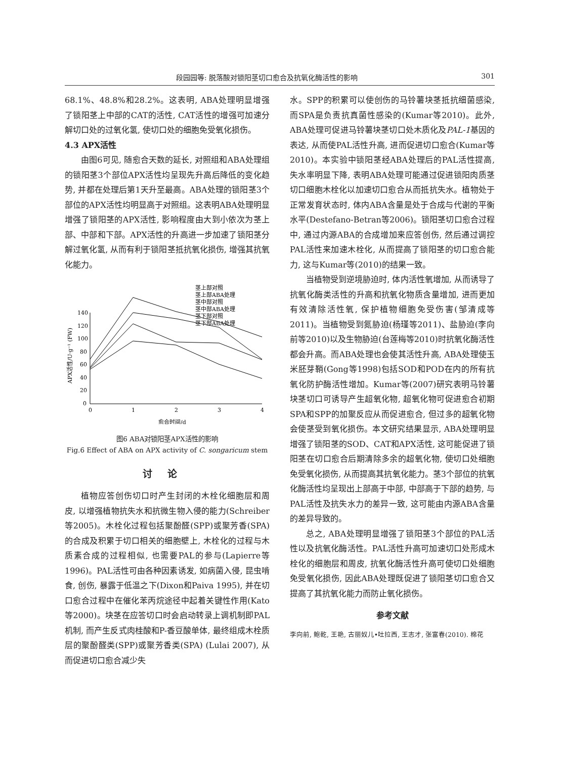段园园等: 脱落酸对锁阳茎切口愈合及抗氧化酶活性的影响 301
68.1%、48.8%和28.2%。这表明, ABA处理明显增强了锁阳茎上中部的CAT的活性, CAT活性的增强可加速分解切口处的过氧化氢, 使切口处的细胞免受氧化损伤。
4.3 APX活性
由图6可见, 随愈合天数的延长, 对照组和ABA处理组的锁阳茎3个部位APX活性均呈现先升高后降低的变化趋势, 并都在处理后第1天升至最高。ABA处理的锁阳茎3个部位的APX活性均明显高于对照组。这表明ABA处理明显增强了锁阳茎的APX活性, 影响程度由大到小依次为茎上部、中部和下部。APX活性的升高进一步加速了锁阳茎分解过氧化氢, 从而有利于锁阳茎抵抗氧化损伤, 增强其抗氧化能力。
APX活性/U·g⁻¹ (FW)
140
120
100
80
60
40
20
0
0
1
2
3
4
愈合时间/d
茎上部对照
茎上部ABA处理
茎中部对照
茎中部ABA处理
茎下部对照
茎下部ABA处理
图6 ABA对锁阳茎APX活性的影响
Fig.6 Effect of ABA on APX activity of C. songaricum stem
讨论
植物应答创伤切口时产生封闭的木栓化细胞层和周皮, 以增强植物抗失水和抗微生物入侵的能力(Schreiber等2005)。木栓化过程包括聚酚醛(SPP)或聚芳香(SPA)的合成及积累于切口相关的细胞壁上, 木栓化的过程与木质素合成的过程相似, 也需要PAL的参与(Lapierre等1996)。PAL活性可由各种因素诱发, 如病菌入侵, 昆虫啃食, 创伤, 暴露于低温之下(Dixon和Paiva 1995), 并在切口愈合过程中在催化苯丙烷途径中起着关键性作用(Kato等2000)。块茎在应答切口时会启动转录上调机制即PAL机制, 而产生反式肉桂酸和P-香豆酸单体, 最终组成木栓质层的聚酚醛类(SPP)或聚芳香类(SPA) (Lulai 2007), 从而促进切口愈合减少失
水。SPP的积累可以使创伤的马铃薯块茎抵抗细菌感染, 而SPA是负责抗真菌性感染的(Kumar等2010)。此外, ABA处理可促进马铃薯块茎切口处木质化及PAL-1基因的表达, 从而使PAL活性升高, 进而促进切口愈合(Kumar等2010)。本实验中锁阳茎经ABA处理后的PAL活性提高, 失水率明显下降, 表明ABA处理可能通过促进锁阳肉质茎切口细胞木栓化以加速切口愈合从而抵抗失水。植物处于正常发育状态时, 体内ABA含量是处于合成与代谢的平衡水平(Destefano-Betran等2006)。锁阳茎切口愈合过程中, 通过内源ABA的合成增加来应答创伤, 然后通过调控PAL活性来加速木栓化, 从而提高了锁阳茎的切口愈合能力, 这与Kumar等(2010)的结果一致。
当植物受到逆境胁迫时, 体内活性氧增加, 从而诱导了抗氧化酶类活性的升高和抗氧化物质含量增加, 进而更加有效清除活性氧, 保护植物细胞免受伤害(邹清成等2011)。当植物受到氮胁迫(杨瑾等2011)、盐胁迫(李向前等2010)以及生物胁迫(台莲梅等2010)时抗氧化酶活性都会升高。而ABA处理也会使其活性升高, ABA处理使玉米胚芽鞘(Gong等1998)包括SOD和POD在内的所有抗氧化防护酶活性增加。Kumar等(2007)研究表明马铃薯块茎切口可诱导产生超氧化物, 超氧化物可促进愈合初期SPA和SPP的加聚反应从而促进愈合, 但过多的超氧化物会使茎受到氧化损伤。本文研究结果显示, ABA处理明显增强了锁阳茎的SOD、CAT和APX活性, 这可能促进了锁阳茎在切口愈合后期清除多余的超氧化物, 使切口处细胞免受氧化损伤, 从而提高其抗氧化能力。茎3个部位的抗氧化酶活性均呈现出上部高于中部, 中部高于下部的趋势, 与PAL活性及抗失水力的差异一致, 这可能由内源ABA含量的差异导致的。
总之, ABA处理明显增强了锁阳茎3个部位的PAL活性以及抗氧化酶活性。PAL活性升高可加速切口处形成木栓化的细胞层和周皮, 抗氧化酶活性升高可使切口处细胞免受氧化损伤, 因此ABA处理既促进了锁阳茎切口愈合又提高了其抗氧化能力而防止氧化损伤。
参考文献
李向前, 鲍乾, 王艳, 古丽奴儿•吐拉西, 王志才, 张富春(2010). 棉花